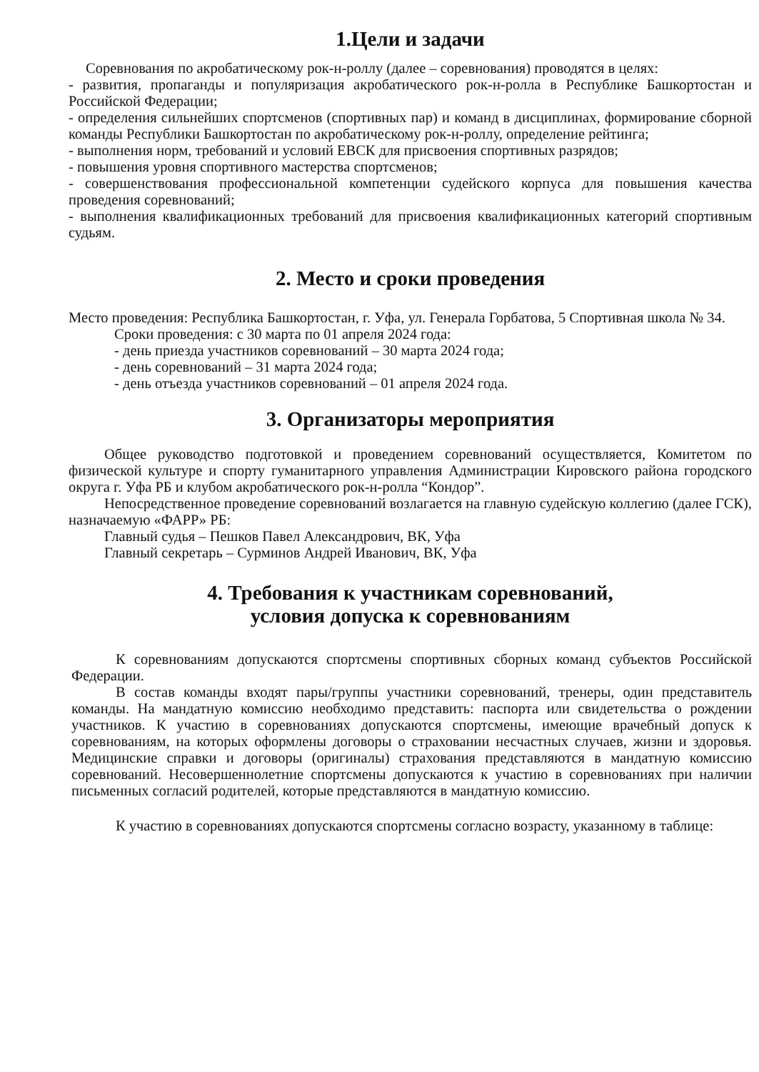1.Цели и задачи
Соревнования по акробатическому рок-н-роллу (далее – соревнования) проводятся в целях:
- развития, пропаганды и популяризация акробатического рок-н-ролла в Республике Башкортостан и Российской Федерации;
- определения сильнейших спортсменов (спортивных пар) и команд в дисциплинах, формирование сборной команды Республики Башкортостан по акробатическому рок-н-роллу, определение рейтинга;
- выполнения норм, требований и условий ЕВСК для присвоения спортивных разрядов;
- повышения уровня спортивного мастерства спортсменов;
- совершенствования профессиональной компетенции судейского корпуса для повышения качества проведения соревнований;
- выполнения квалификационных требований для присвоения квалификационных категорий спортивным судьям.
2. Место и сроки проведения
Место проведения: Республика Башкортостан, г. Уфа, ул. Генерала Горбатова, 5 Спортивная школа № 34.
Сроки проведения: с 30 марта по 01 апреля 2024 года:
- день приезда участников соревнований – 30 марта 2024 года;
- день соревнований – 31 марта 2024 года;
- день отъезда участников соревнований – 01 апреля 2024 года.
3. Организаторы мероприятия
Общее руководство подготовкой и проведением соревнований осуществляется, Комитетом по физической культуре и спорту гуманитарного управления Администрации Кировского района городского округа г. Уфа РБ и клубом акробатического рок-н-ролла “Кондор”.
Непосредственное проведение соревнований возлагается на главную судейскую коллегию (далее ГСК), назначаемую «ФАРР» РБ:
Главный судья – Пешков Павел Александрович, ВК, Уфа
Главный секретарь – Сурминов Андрей Иванович, ВК, Уфа
4. Требования к участникам соревнований,
условия допуска к соревнованиям
К соревнованиям допускаются спортсмены спортивных сборных команд субъектов Российской Федерации.
В состав команды входят пары/группы участники соревнований, тренеры, один представитель команды. На мандатную комиссию необходимо представить: паспорта или свидетельства о рождении участников. К участию в соревнованиях допускаются спортсмены, имеющие врачебный допуск к соревнованиям, на которых оформлены договоры о страховании несчастных случаев, жизни и здоровья. Медицинские справки и договоры (оригиналы) страхования представляются в мандатную комиссию соревнований. Несовершеннолетние спортсмены допускаются к участию в соревнованиях при наличии письменных согласий родителей, которые представляются в мандатную комиссию.
К участию в соревнованиях допускаются спортсмены согласно возрасту, указанному в таблице: